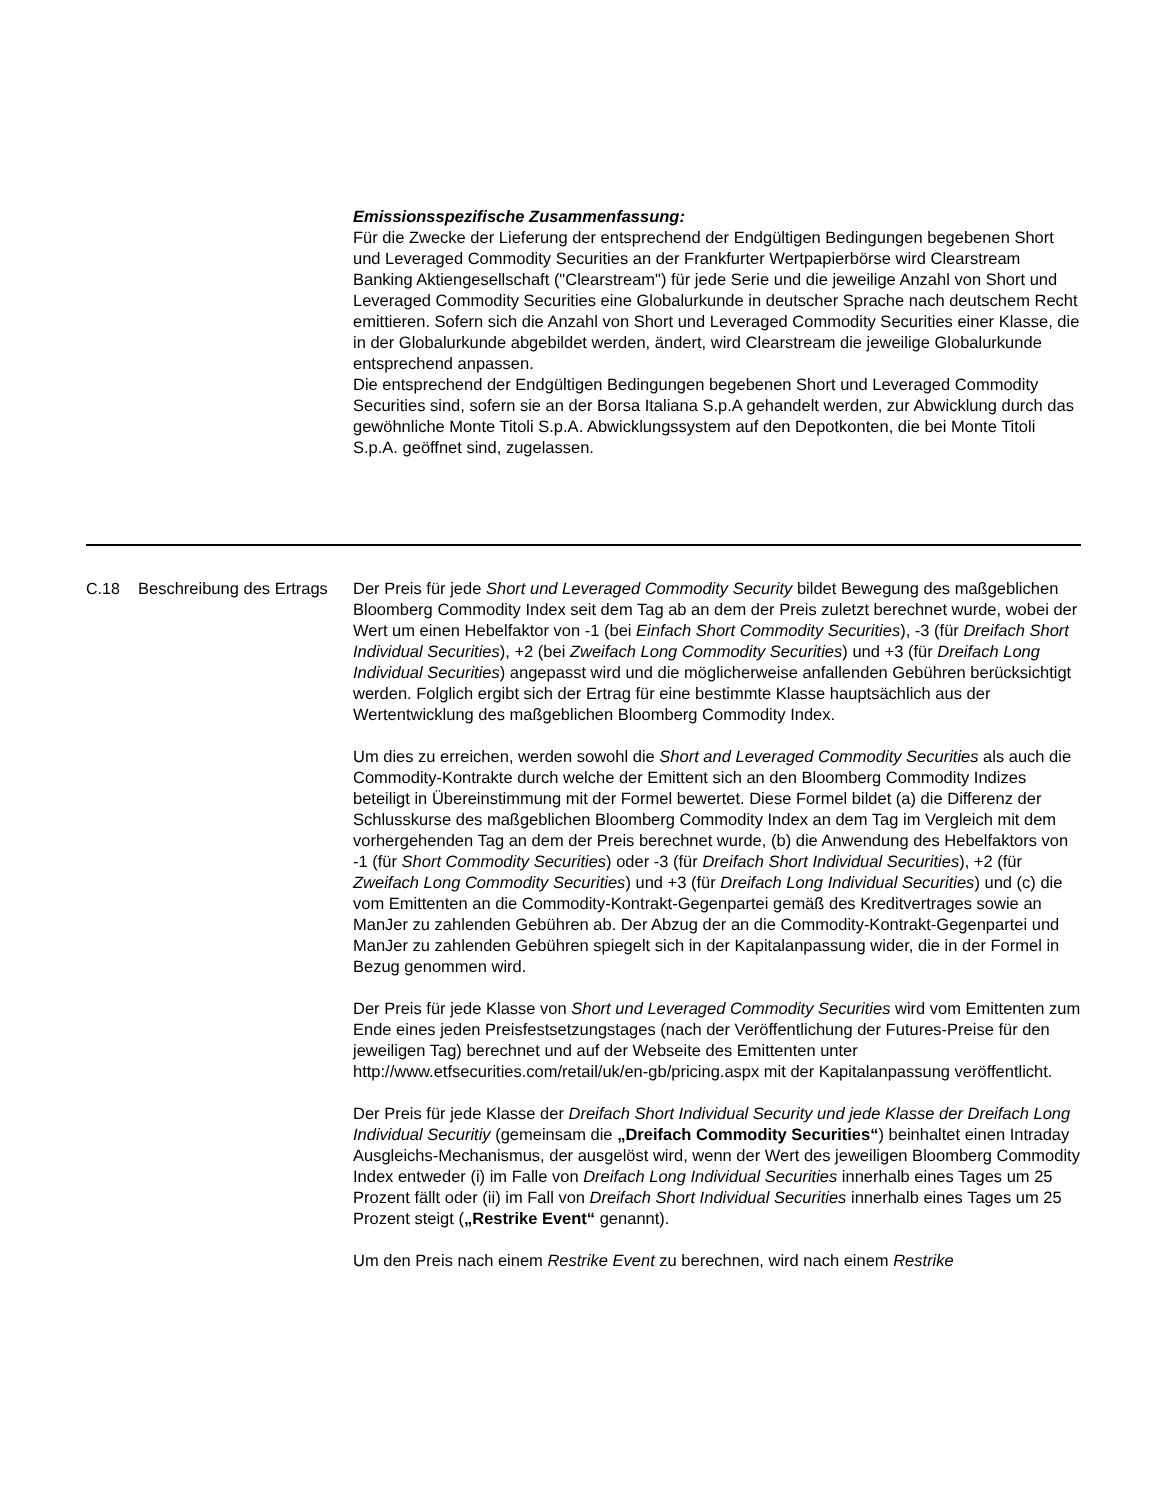Emissionsspezifische Zusammenfassung:
Für die Zwecke der Lieferung der entsprechend der Endgültigen Bedingungen begebenen Short und Leveraged Commodity Securities an der Frankfurter Wertpapierbörse wird Clearstream Banking Aktiengesellschaft ("Clearstream") für jede Serie und die jeweilige Anzahl von Short und Leveraged Commodity Securities eine Globalurkunde in deutscher Sprache nach deutschem Recht emittieren. Sofern sich die Anzahl von Short und Leveraged Commodity Securities einer Klasse, die in der Globalurkunde abgebildet werden, ändert, wird Clearstream die jeweilige Globalurkunde entsprechend anpassen.
Die entsprechend der Endgültigen Bedingungen begebenen Short und Leveraged Commodity Securities sind, sofern sie an der Borsa Italiana S.p.A gehandelt werden, zur Abwicklung durch das gewöhnliche Monte Titoli S.p.A. Abwicklungssystem auf den Depotkonten, die bei Monte Titoli S.p.A. geöffnet sind, zugelassen.
| C.18 | Beschreibung des Ertrags | Der Preis für jede Short und Leveraged Commodity Security bildet Bewegung des maßgeblichen Bloomberg Commodity Index seit dem Tag ab an dem der Preis zuletzt berechnet wurde, wobei der Wert um einen Hebelfaktor von -1 (bei Einfach Short Commodity Securities ), -3 (für Dreifach Short Individual Securities ), +2 (bei Zweifach Long Commodity Securities ) und +3 (für Dreifach Long Individual Securities ) angepasst wird und die möglicherweise anfallenden Gebühren berücksichtigt werden. Folglich ergibt sich der Ertrag für eine bestimmte Klasse hauptsächlich aus der Wertentwicklung des maßgeblichen Bloomberg Commodity Index. Um dies zu erreichen, werden sowohl die Short and Leveraged Commodity Securities als auch die Commodity-Kontrakte durch welche der Emittent sich an den Bloomberg Commodity Indizes beteiligt in Übereinstimmung mit der Formel bewertet. Diese Formel bildet (a) die Differenz der Schlusskurse des maßgeblichen Bloomberg Commodity Index an dem Tag im Vergleich mit dem vorhergehenden Tag an dem der Preis berechnet wurde, (b) die Anwendung des Hebelfaktors von -1 (für Short Commodity Securities ) oder -3 (für Dreifach Short Individual Securities ), +2 (für Zweifach Long Commodity Securities ) und +3 (für Dreifach Long Individual Securities ) und (c) die vom Emittenten an die Commodity-Kontrakt-Gegenpartei gemäß des Kreditvertrages sowie an ManJer zu zahlenden Gebühren ab. Der Abzug der an die Commodity-Kontrakt-Gegenpartei und ManJer zu zahlenden Gebühren spiegelt sich in der Kapitalanpassung wider, die in der Formel in Bezug genommen wird. Der Preis für jede Klasse von Short und Leveraged Commodity Securities wird vom Emittenten zum Ende eines jeden Preisfestsetzungstages (nach der Veröffentlichung der Futures-Preise für den jeweiligen Tag) berechnet und auf der Webseite des Emittenten unter http://www.etfsecurities.com/retail/uk/en-gb/pricing.aspx mit der Kapitalanpassung veröffentlicht. Der Preis für jede Klasse der Dreifach Short Individual Security und jede Klasse der Dreifach Long Individual Securitiy (gemeinsam die „Dreifach Commodity Securities“ ) beinhaltet einen Intraday Ausgleichs-Mechanismus, der ausgelöst wird, wenn der Wert des jeweiligen Bloomberg Commodity Index entweder (i) im Falle von Dreifach Long Individual Securities innerhalb eines Tages um 25 Prozent fällt oder (ii) im Fall von Dreifach Short Individual Securities innerhalb eines Tages um 25 Prozent steigt ( „Restrike Event“ genannt). Um den Preis nach einem Restrike Event zu berechnen, wird nach einem Restrike |